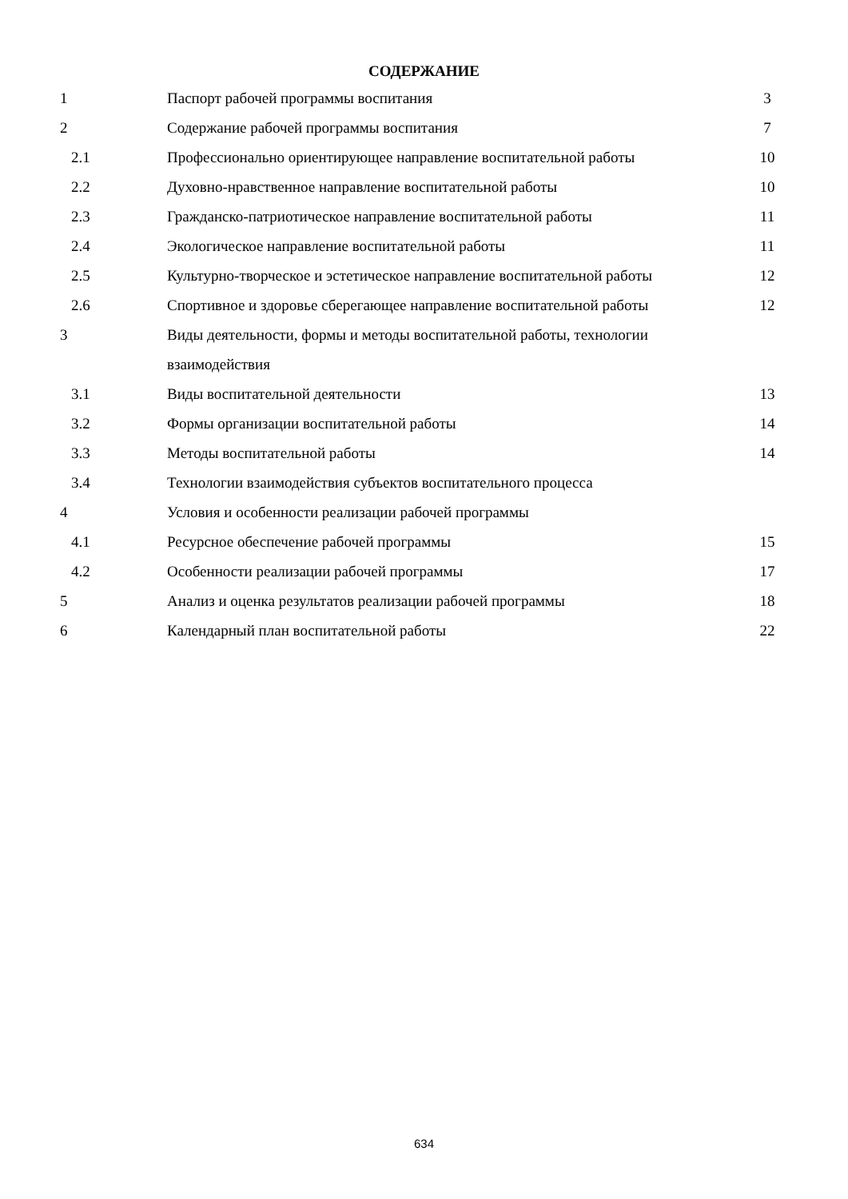СОДЕРЖАНИЕ
| 1 | Паспорт рабочей программы воспитания | 3 |
| 2 | Содержание рабочей программы воспитания | 7 |
| 2.1 | Профессионально ориентирующее направление воспитательной работы | 10 |
| 2.2 | Духовно-нравственное направление воспитательной работы | 10 |
| 2.3 | Гражданско-патриотическое направление воспитательной работы | 11 |
| 2.4 | Экологическое направление воспитательной работы | 11 |
| 2.5 | Культурно-творческое и эстетическое направление воспитательной работы | 12 |
| 2.6 | Спортивное и здоровье сберегающее направление воспитательной работы | 12 |
| 3 | Виды деятельности, формы и методы воспитательной работы, технологии взаимодействия | |
| 3.1 | Виды воспитательной деятельности | 13 |
| 3.2 | Формы организации воспитательной работы | 14 |
| 3.3 | Методы воспитательной работы | 14 |
| 3.4 | Технологии взаимодействия субъектов воспитательного процесса | |
| 4 | Условия и особенности реализации рабочей программы | |
| 4.1 | Ресурсное обеспечение рабочей программы | 15 |
| 4.2 | Особенности реализации рабочей программы | 17 |
| 5 | Анализ и оценка результатов реализации рабочей программы | 18 |
| 6 | Календарный план воспитательной работы | 22 |
634